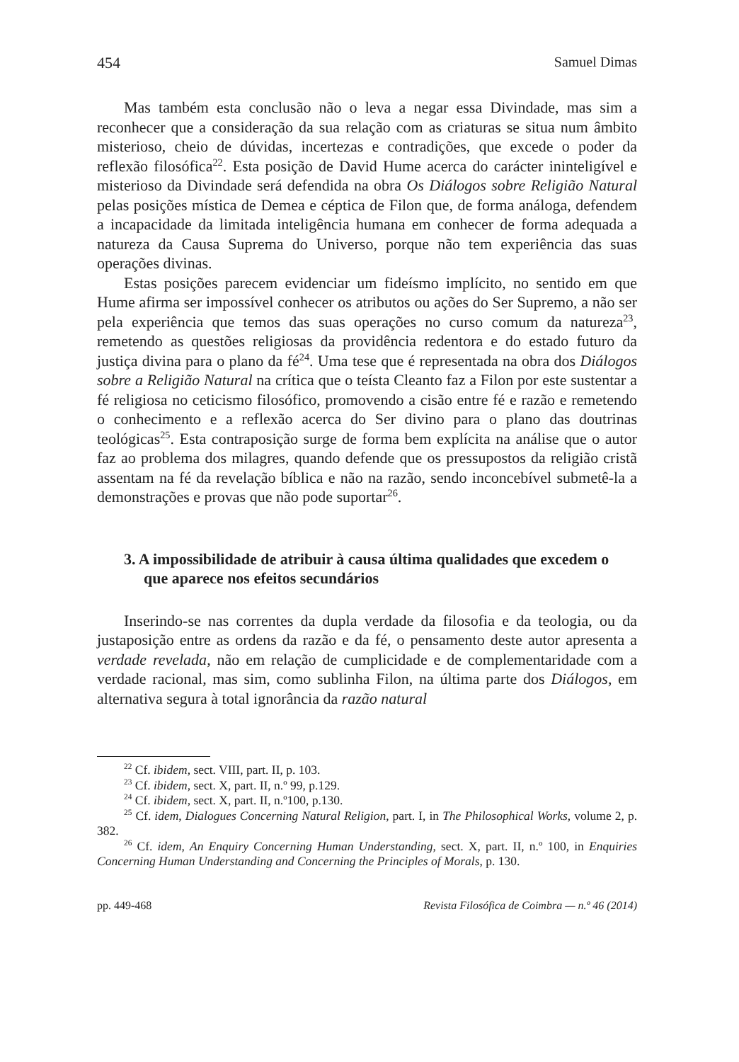454 Samuel Dimas
Mas também esta conclusão não o leva a negar essa Divindade, mas sim a reconhecer que a consideração da sua relação com as criaturas se situa num âmbito misterioso, cheio de dúvidas, incertezas e contradições, que excede o poder da reflexão filosófica<sup>22</sup>. Esta posição de David Hume acerca do carácter ininteligível e misterioso da Divindade será defendida na obra Os Diálogos sobre Religião Natural pelas posições mística de Demea e céptica de Filon que, de forma análoga, defendem a incapacidade da limitada inteligência humana em conhecer de forma adequada a natureza da Causa Suprema do Universo, porque não tem experiência das suas operações divinas.
Estas posições parecem evidenciar um fideísmo implícito, no sentido em que Hume afirma ser impossível conhecer os atributos ou ações do Ser Supremo, a não ser pela experiência que temos das suas operações no curso comum da natureza<sup>23</sup>, remetendo as questões religiosas da providência redentora e do estado futuro da justiça divina para o plano da fé<sup>24</sup>. Uma tese que é representada na obra dos Diálogos sobre a Religião Natural na crítica que o teísta Cleanto faz a Filon por este sustentar a fé religiosa no ceticismo filosófico, promovendo a cisão entre fé e razão e remetendo o conhecimento e a reflexão acerca do Ser divino para o plano das doutrinas teológicas<sup>25</sup>. Esta contraposição surge de forma bem explícita na análise que o autor faz ao problema dos milagres, quando defende que os pressupostos da religião cristã assentam na fé da revelação bíblica e não na razão, sendo inconcebível submetê-la a demonstrações e provas que não pode suportar<sup>26</sup>.
3. A impossibilidade de atribuir à causa última qualidades que excedem o que aparece nos efeitos secundários
Inserindo-se nas correntes da dupla verdade da filosofia e da teologia, ou da justaposição entre as ordens da razão e da fé, o pensamento deste autor apresenta a verdade revelada, não em relação de cumplicidade e de complementaridade com a verdade racional, mas sim, como sublinha Filon, na última parte dos Diálogos, em alternativa segura à total ignorância da razão natural
<sup>22</sup> Cf. ibidem, sect. VIII, part. II, p. 103.
<sup>23</sup> Cf. ibidem, sect. X, part. II, n.º 99, p.129.
<sup>24</sup> Cf. ibidem, sect. X, part. II, n.º100, p.130.
<sup>25</sup> Cf. idem, Dialogues Concerning Natural Religion, part. I, in The Philosophical Works, volume 2, p. 382.
<sup>26</sup> Cf. idem, An Enquiry Concerning Human Understanding, sect. X, part. II, n.º 100, in Enquiries Concerning Human Understanding and Concerning the Principles of Morals, p. 130.
pp. 449-468 Revista Filosófica de Coimbra — n.º 46 (2014)